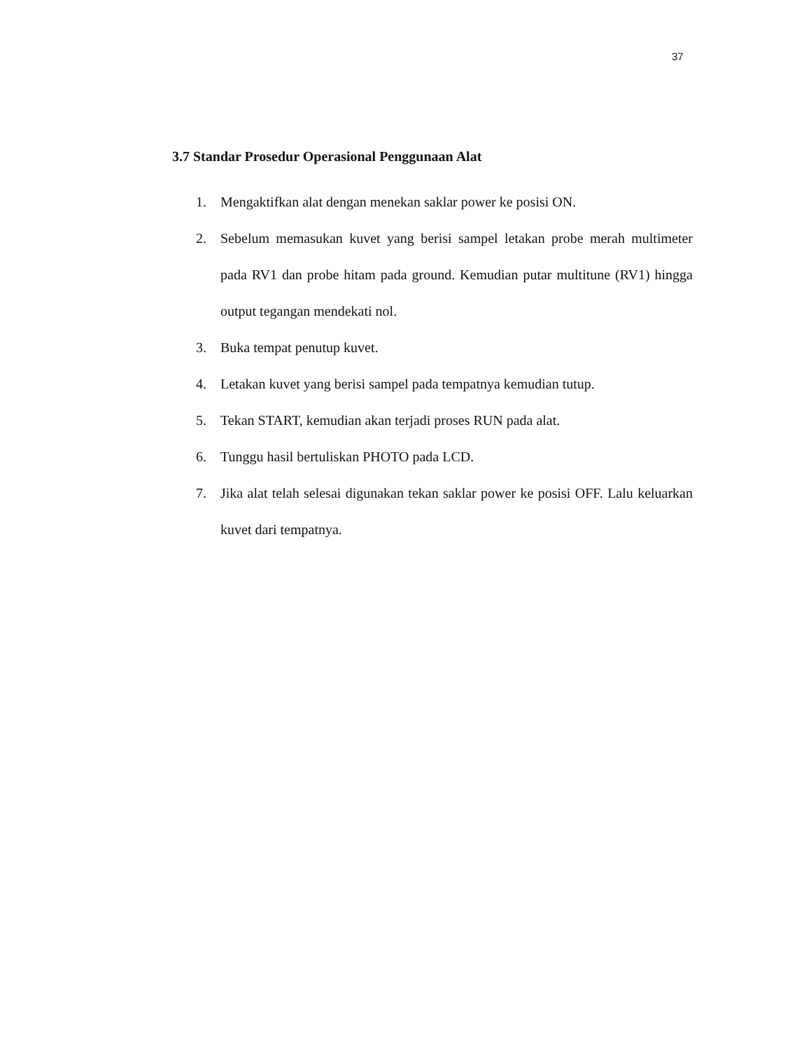37
3.7 Standar Prosedur Operasional Penggunaan Alat
1. Mengaktifkan alat dengan menekan saklar power ke posisi ON.
2. Sebelum memasukan kuvet yang berisi sampel letakan probe merah multimeter pada RV1 dan probe hitam pada ground. Kemudian putar multitune (RV1) hingga output tegangan mendekati nol.
3. Buka tempat penutup kuvet.
4. Letakan kuvet yang berisi sampel pada tempatnya kemudian tutup.
5. Tekan START, kemudian akan terjadi proses RUN pada alat.
6. Tunggu hasil bertuliskan PHOTO pada LCD.
7. Jika alat telah selesai digunakan tekan saklar power ke posisi OFF. Lalu keluarkan kuvet dari tempatnya.